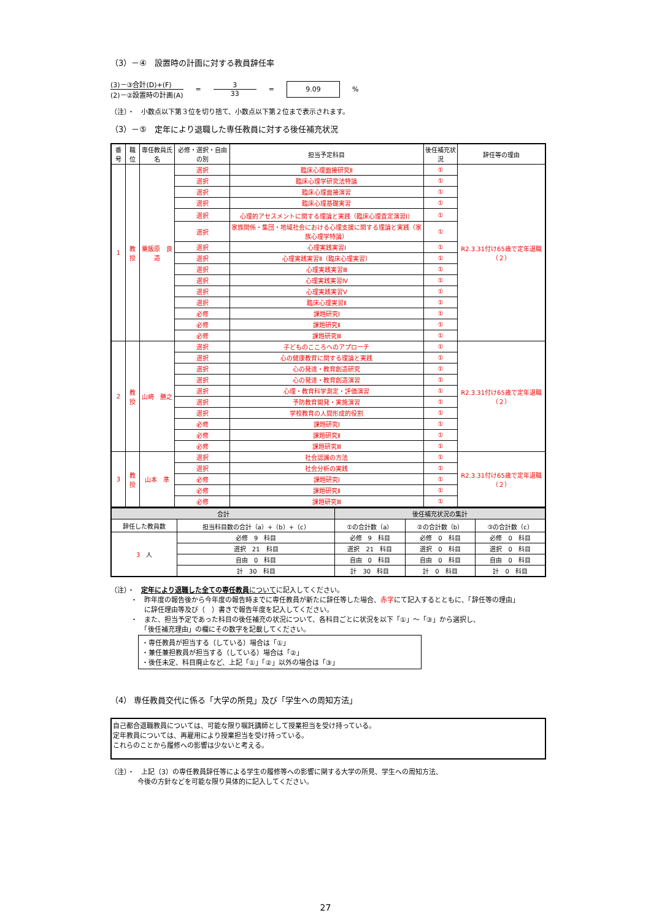（3）－④　設置時の計画に対する教員辞任率
(3)－③合計(D)+(F)
(2)－②設置時の計画(A)
=
3
33
=
9.09
%
（注）・　小数点以下第３位を切り捨て、小数点以下第２位まで表示されます。
（3）－⑤　定年により退職した専任教員に対する後任補充状況
| 番号 | 職位 | 専任教員氏名 | 必修・選択・自由の別 | 担当予定科目 | 後任補充状況 | 辞任等の理由 |
| --- | --- | --- | --- | --- | --- | --- |
| 1 | 教授 | 粟飯原 良造 | 選択 | 臨床心理面接研究Ⅱ | ① | R2.3.31付け65歳で定年退職（２） |
| | | | 選択 | 臨床心理学研究法特論 | ① | |
| | | | 選択 | 臨床心理面接演習 | ① | |
| | | | 選択 | 臨床心理基礎実習 | ① | |
| | | | 選択 | 心理的アセスメントに関する理論と実践（臨床心理査定演習Ⅰ） | ① | |
| | | | 選択 | 家族関係・集団・地域社会における心理支援に関する理論と実践（家族心理学特論） | ① | |
| | | | 選択 | 心理実践実習Ⅰ | ① | |
| | | | 選択 | 心理実践実習Ⅱ（臨床心理実習） | ① | |
| | | | 選択 | 心理実践実習Ⅲ | ① | |
| | | | 選択 | 心理実践実習Ⅳ | ① | |
| | | | 選択 | 心理実践実習Ⅴ | ① | |
| | | | 選択 | 臨床心理実習Ⅱ | ① | |
| | | | 必修 | 課題研究Ⅰ | ① | |
| | | | 必修 | 課題研究Ⅱ | ① | |
| | | | 必修 | 課題研究Ⅲ | ① | |
| 2 | 教授 | 山崎 勝之 | 選択 | 子どものこころへのアプローチ | ① | R2.3.31付け65歳で定年退職（２） |
| | | | 選択 | 心の健康教育に関する理論と実践 | ① | |
| | | | 選択 | 心の発達・教育創造研究 | ① | |
| | | | 選択 | 心の発達・教育創造演習 | ① | |
| | | | 選択 | 心理・教育科学測定・評価演習 | ① | |
| | | | 選択 | 予防教育開発・実施演習 | ① | |
| | | | 選択 | 学校教育の人間形成的役割 | ① | |
| | | | 必修 | 課題研究Ⅰ | ① | |
| | | | 必修 | 課題研究Ⅱ | ① | |
| | | | 必修 | 課題研究Ⅲ | ① | |
| 3 | 教授 | 山本 準 | 選択 | 社会認識の方法 | ① | R2.3.31付け65歳で定年退職（２） |
| | | | 選択 | 社会分析の実践 | ① | |
| | | | 必修 | 課題研究Ⅰ | ① | |
| | | | 必修 | 課題研究Ⅱ | ① | |
| | | | 必修 | 課題研究Ⅲ | ① | |
| 合計 | | 後任補充状況の集計 | | |
| --- | --- | --- | --- | --- |
| 辞任した教員数 | 担当科目数の合計（a）+（b）+（c） | ①の合計数（a） | ②の合計数（b） | ③の合計数（c） |
| 3 人 | 必修 9 科目 | 必修 9 科目 | 必修 0 科目 | 必修 0 科目 |
| | 選択 21 科目 | 選択 21 科目 | 選択 0 科目 | 選択 0 科目 |
| | 自由 0 科目 | 自由 0 科目 | 自由 0 科目 | 自由 0 科目 |
| | 計 30 科目 | 計 30 科目 | 計 0 科目 | 計 0 科目 |
（注）・　定年により退職した全ての専任教員 についてに記入してください。
　　　・　昨年度の報告後から今年度の報告時までに専任教員が新たに辞任等した場合、赤字にて記入するとともに、「辞任等の理由」
　　　　　に辞任理由等及び（　）書きで報告年度を記入してください。
　　　・　また、担当予定であった科目の後任補充の状況について、各科目ごとに状況を以下「①」～「③」から選択し、
　　　　　「後任補充理由」の欄にその数字を記載してください。
・専任教員が担当する（している）場合は「①」
・兼任兼担教員が担当する（している）場合は「②」
・後任未定、科目廃止など、上記「①」「②」以外の場合は「③」
（4） 専任教員交代に係る「大学の所見」及び「学生への周知方法」
自己都合退職教員については、可能な限り嘱託講師として授業担当を受け持っている。
定年教員については、再雇用により授業担当を受け持っている。
これらのことから履修への影響は少ないと考える。
（注）・　上記（3）の専任教員辞任等による学生の履修等への影響に関する大学の所見、学生への周知方法、
　　　　今後の方針などを可能な限り具体的に記入してください。
27